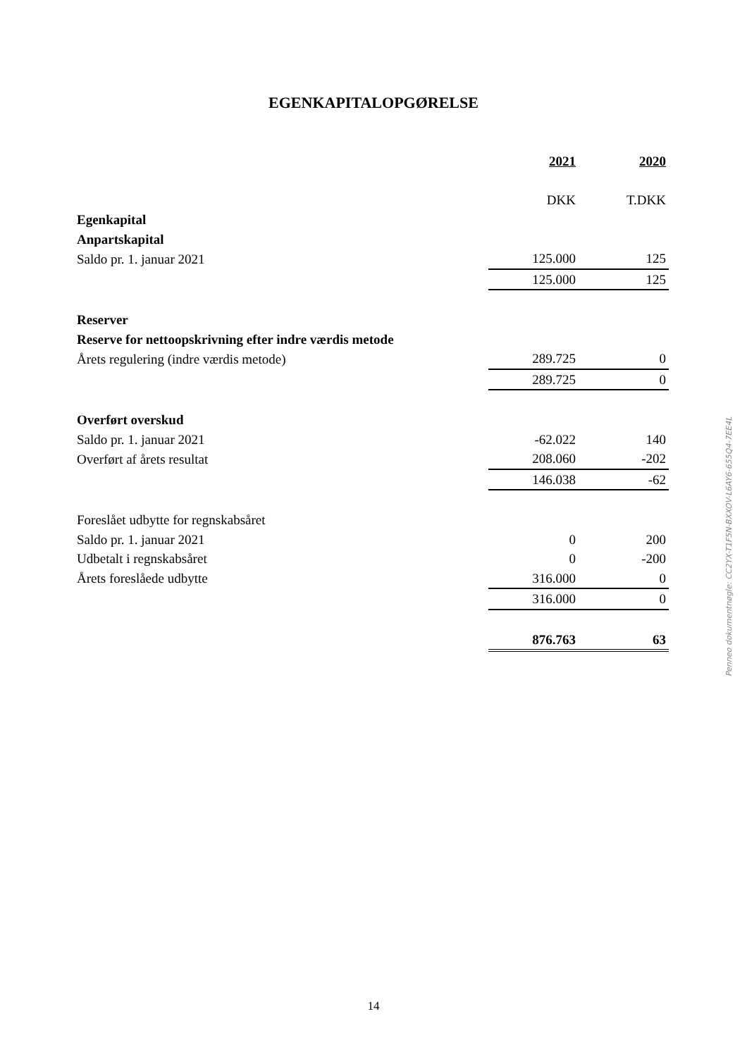EGENKAPITALOPGØRELSE
| | 2021 | 2020 |
| | DKK | T.DKK |
| Egenkapital | | |
| Anpartskapital | | |
| Saldo pr. 1. januar 2021 | 125.000 | 125 |
| | 125.000 | 125 |
| Reserver | | |
| Reserve for nettoopskrivning efter indre værdis metode | | |
| Årets regulering (indre værdis metode) | 289.725 | 0 |
| | 289.725 | 0 |
| Overført overskud | | |
| Saldo pr. 1. januar 2021 | -62.022 | 140 |
| Overført af årets resultat | 208.060 | -202 |
| | 146.038 | -62 |
| Foreslået udbytte for regnskabsåret | | |
| Saldo pr. 1. januar 2021 | 0 | 200 |
| Udbetalt i regnskabsåret | 0 | -200 |
| Årets foreslåede udbytte | 316.000 | 0 |
| | 316.000 | 0 |
| | 876.763 | 63 |
Penneo dokumentnøgle: CC2YX-T1F5N-BXXOV-L6AY6-655Q4-7EE4L
14